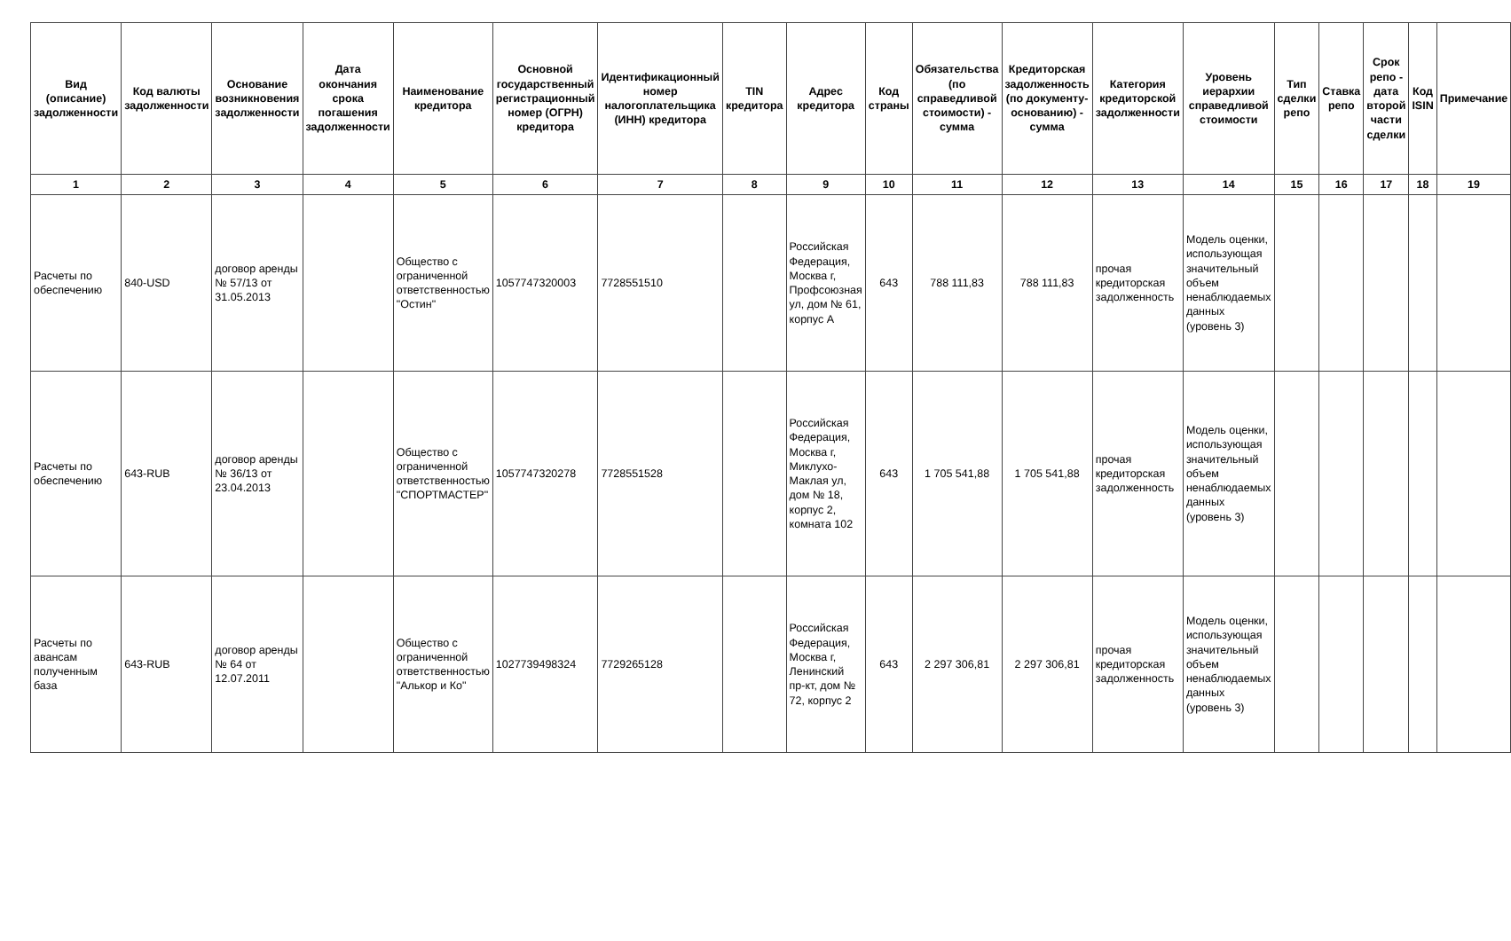| Вид (описание) задолженности | Код валюты задолженности | Основание возникновения задолженности | Дата окончания срока погашения задолженности | Наименование кредитора | Основной государственный регистрационный номер (ОГРН) кредитора | Идентификационный номер налогоплательщика (ИНН) кредитора | TIN кредитора | Адрес кредитора | Код страны | Обязательства (по справедливой стоимости) - сумма | Кредиторская задолженность (по документу-основанию) - сумма | Категория кредиторской задолженности | Уровень иерархии справедливой стоимости | Тип сделки репо | Ставка репо | Срок репо - дата второй части сделки | Код ISIN | Примечание |
| --- | --- | --- | --- | --- | --- | --- | --- | --- | --- | --- | --- | --- | --- | --- | --- | --- | --- | --- |
| 1 | 2 | 3 | 4 | 5 | 6 | 7 | 8 | 9 | 10 | 11 | 12 | 13 | 14 | 15 | 16 | 17 | 18 | 19 |
| Расчеты по обеспечению | 840-USD | договор аренды № 57/13 от 31.05.2013 | | Общество с ограниченной ответственностью "Остин" | 1057747320003 | 7728551510 | | Российская Федерация, Москва г, Профсоюзная ул, дом № 61, корпус А | 643 | 788 111,83 | 788 111,83 | прочая кредиторская задолженность | Модель оценки, использующая значительный объем ненаблюдаемых данных (уровень 3) | | | | | |
| Расчеты по обеспечению | 643-RUB | договор аренды № 36/13 от 23.04.2013 | | Общество с ограниченной ответственностью "СПОРТМАСТЕР" | 1057747320278 | 7728551528 | | Российская Федерация, Москва г, Миклухо-Маклая ул, дом № 18, корпус 2, комната 102 | 643 | 1 705 541,88 | 1 705 541,88 | прочая кредиторская задолженность | Модель оценки, использующая значительный объем ненаблюдаемых данных (уровень 3) | | | | | |
| Расчеты по авансам полученным база | 643-RUB | договор аренды № 64 от 12.07.2011 | | Общество с ограниченной ответственностью "Алькор и Ко" | 1027739498324 | 7729265128 | | Российская Федерация, Москва г, Ленинский пр-кт, дом № 72, корпус 2 | 643 | 2 297 306,81 | 2 297 306,81 | прочая кредиторская задолженность | Модель оценки, использующая значительный объем ненаблюдаемых данных (уровень 3) | | | | | |